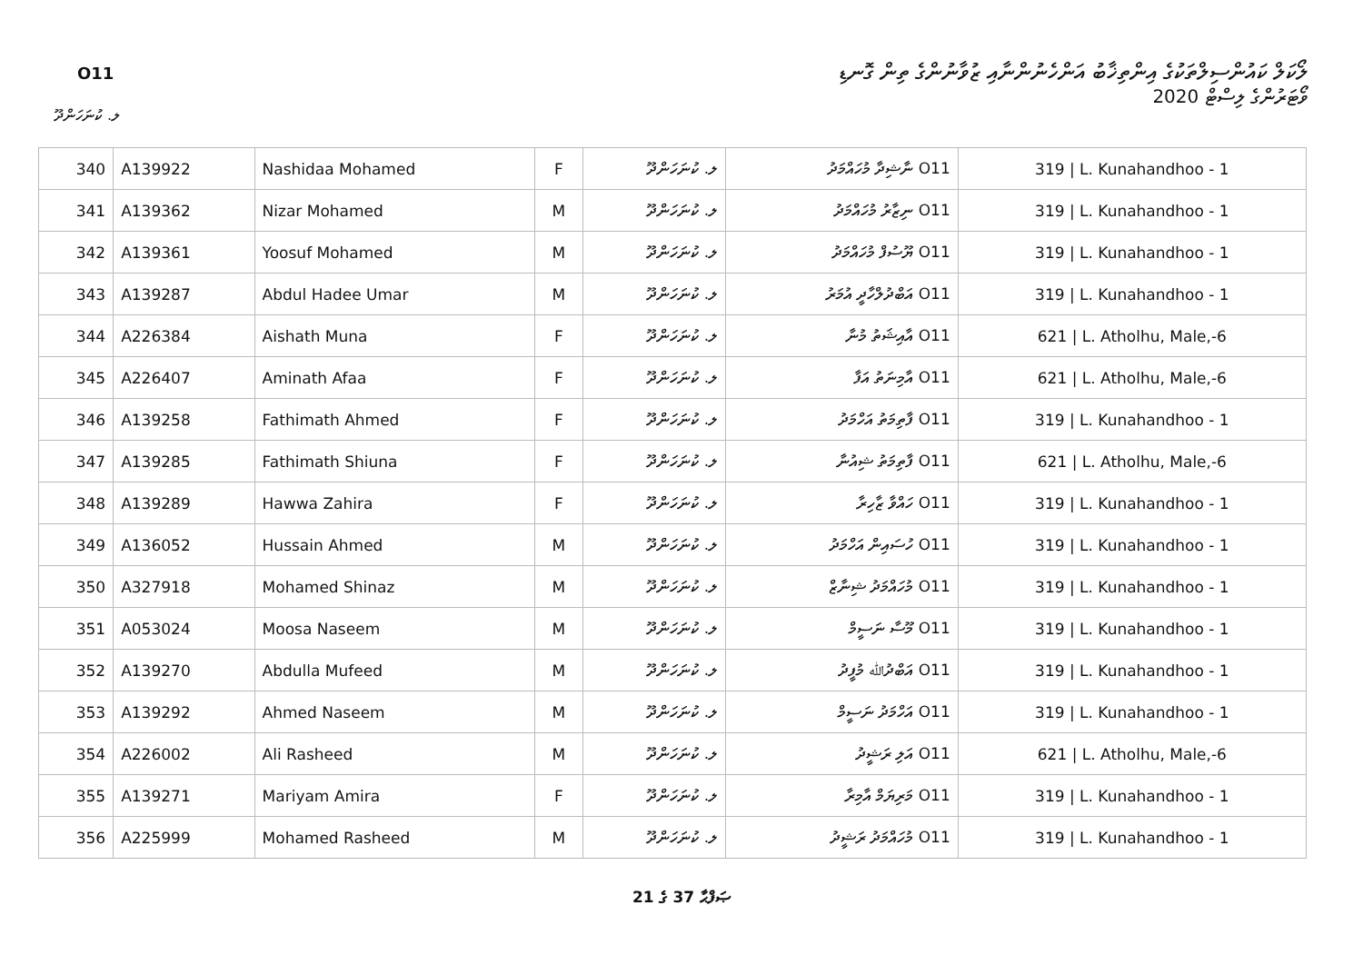O11
ލޯކަލް ކައުންސިލްތަކުގެ އިންތިޚާބު އަންހެނުންނާއި ޒުވާނުންގެ ތިން ގޮނޑި
ވޯޓަރުންގެ ލިސްޓް 2020
ލ. ކުނަހަންދޫ
| 340 | A139922 | Nashidaa Mohamed | F | ލ. ކުނަހަންދޫ | O11 ނާޝިދާ މުހައްމަދު | 319 / L. Kunahandhoo - 1 |
| 341 | A139362 | Nizar Mohamed | M | ލ. ކުނަހަންދޫ | O11 ނިޒާރު މުހައްމަދު | 319 / L. Kunahandhoo - 1 |
| 342 | A139361 | Yoosuf Mohamed | M | ލ. ކުނަހަންދޫ | O11 ޔޫސުފް މުހައްމަދު | 319 / L. Kunahandhoo - 1 |
| 343 | A139287 | Abdul Hadee Umar | M | ލ. ކުނަހަންދޫ | O11 އަބްދުލްހާދީ އުމަރު | 319 / L. Kunahandhoo - 1 |
| 344 | A226384 | Aishath Muna | F | ލ. ކުނަހަންދޫ | O11 އާއިޝަތު މުނާ | 621 / L. Atholhu, Male,-6 |
| 345 | A226407 | Aminath Afaa | F | ލ. ކުނަހަންދޫ | O11 އާމިނަތު އަފާ | 621 / L. Atholhu, Male,-6 |
| 346 | A139258 | Fathimath Ahmed | F | ލ. ކުނަހަންދޫ | O11 ފާތިމަތު އަހްމަދު | 319 / L. Kunahandhoo - 1 |
| 347 | A139285 | Fathimath Shiuna | F | ލ. ކުނަހަންދޫ | O11 ފާތިމަތު ޝިއުނާ | 621 / L. Atholhu, Male,-6 |
| 348 | A139289 | Hawwa Zahira | F | ލ. ކުނަހަންދޫ | O11 ހައްވާ ޒާހިރާ | 319 / L. Kunahandhoo - 1 |
| 349 | A136052 | Hussain Ahmed | M | ލ. ކުނަހަންދޫ | O11 ހުސައިން އަހްމަދު | 319 / L. Kunahandhoo - 1 |
| 350 | A327918 | Mohamed Shinaz | M | ލ. ކުނަހަންދޫ | O11 މުހައްމަދު ޝިނާޒް | 319 / L. Kunahandhoo - 1 |
| 351 | A053024 | Moosa Naseem | M | ލ. ކުނަހަންދޫ | O11 މޫސާ ނަސީމް | 319 / L. Kunahandhoo - 1 |
| 352 | A139270 | Abdulla Mufeed | M | ލ. ކުނަހަންދޫ | O11 އަބްދުﷲ މުފީދު | 319 / L. Kunahandhoo - 1 |
| 353 | A139292 | Ahmed Naseem | M | ލ. ކުނަހަންދޫ | O11 އަހްމަދު ނަސީމް | 319 / L. Kunahandhoo - 1 |
| 354 | A226002 | Ali Rasheed | M | ލ. ކުނަހަންދޫ | O11 އަލި ރަޝީދު | 621 / L. Atholhu, Male,-6 |
| 355 | A139271 | Mariyam Amira | F | ލ. ކުނަހަންދޫ | O11 މަރިޔަމް އާމިރާ | 319 / L. Kunahandhoo - 1 |
| 356 | A225999 | Mohamed Rasheed | M | ލ. ކުނަހަންދޫ | O11 މުހައްމަދު ރަޝީދު | 319 / L. Kunahandhoo - 1 |
ޞަފްޙާ 37 ގެ 21